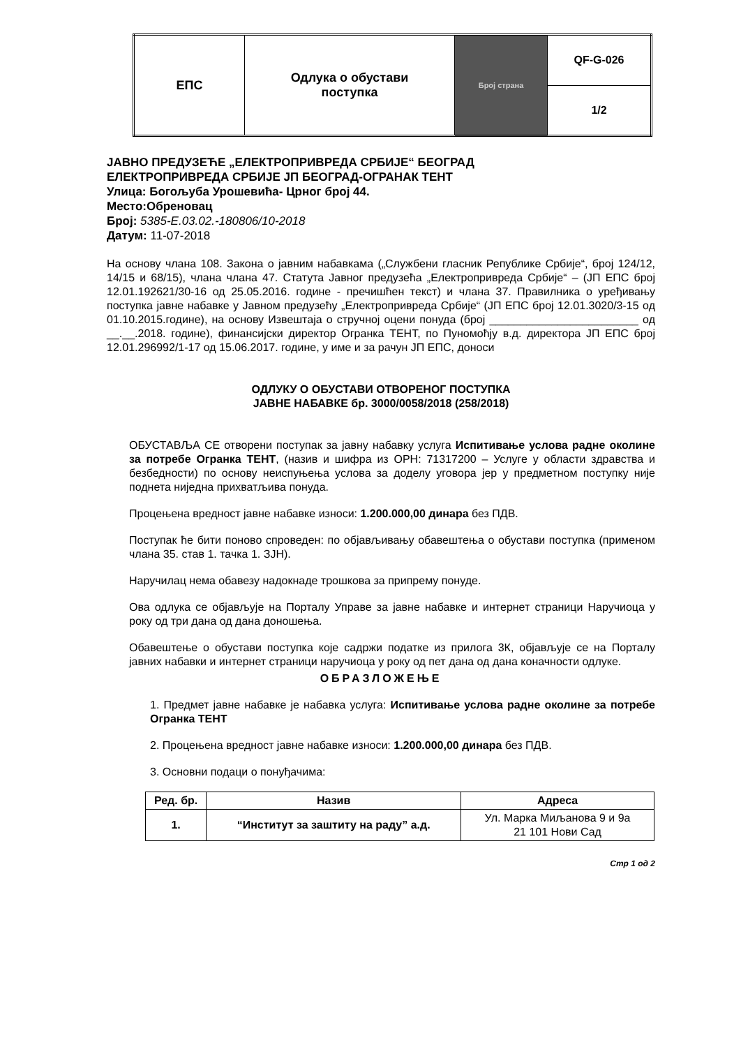| ЕПС | Одлука о обустави поступка | Број страна | QF-G-026 |
| | | | 1/2 |
ЈАВНО ПРЕДУЗЕЋЕ „ЕЛЕКТРОПРИВРЕДА СРБИЈЕ“ БЕОГРАД
ЕЛЕКТРОПРИВРЕДА СРБИЈЕ ЈП БЕОГРАД-ОГРАНАК ТЕНТ
Улица: Богољуба Урошевића- Црног број 44.
Место:Обреновац
Број: 5385-E.03.02.-180806/10-2018
Датум: 11-07-2018
На основу члана 108. Закона о јавним набавкама („Службени гласник Републике Србије“, број 124/12, 14/15 и 68/15), члана члана 47. Статута Јавног предузећа „Електропривреда Србије“ – (ЈП ЕПС број 12.01.192621/30-16 од 25.05.2016. године - пречишћен текст) и члана 37. Правилника о уређивању поступка јавне набавке у Јавном предузећу „Електропривреда Србије“ (ЈП ЕПС број 12.01.3020/3-15 од 01.10.2015.године), на основу Извештаја о стручној оцени понуда (број ________________________ од __.__.2018. године), финансијски директор Огранка ТЕНТ, по Пуномоћју в.д. директора ЈП ЕПС број 12.01.296992/1-17 од 15.06.2017. године, у име и за рачун ЈП ЕПС, доноси
ОДЛУКУ О ОБУСТАВИ ОТВОРЕНОГ ПОСТУПКА
ЈАВНЕ НАБАВКЕ бр. 3000/0058/2018 (258/2018)
ОБУСТАВЉА СЕ отворени поступак за јавну набавку услуга Испитивање услова радне околине за потребе Огранка ТЕНТ, (назив и шифра из ОРН: 71317200 – Услуге у области здравства и безбедности) по основу неиспуњења услова за доделу уговора јер у предметном поступку није поднета ниједна прихватљива понуда.
Процењена вредност јавне набавке износи: 1.200.000,00 динара без ПДВ.
Поступак ће бити поново спроведен: по објављивању обавештења о обустави поступка (применом члана 35. став 1. тачка 1. ЗЈН).
Наручилац нема обавезу надокнаде трошкова за припрему понуде.
Ова одлука се објављује на Порталу Управе за јавне набавке и интернет страници Наручиоца у року од три дана од дана доношења.
Обавештење о обустави поступка које садржи податке из прилога 3К, објављује се на Порталу јавних набавки и интернет страници наручиоца у року од пет дана од дана коначности одлуке.
ОБРАЗЛОЖЕЊЕ
1. Предмет јавне набавке је набавка услуга: Испитивање услова радне околине за потребе Огранка ТЕНТ
2. Процењена вредност јавне набавке износи: 1.200.000,00 динара без ПДВ.
3. Основни подаци о понуђачима:
| Ред. бр. | Назив | Адреса |
| --- | --- | --- |
| 1. | “Институт за заштиту на раду” а.д. | Ул. Марка Миљанова 9 и 9а 21 101 Нови Сад |
Стр 1 од 2